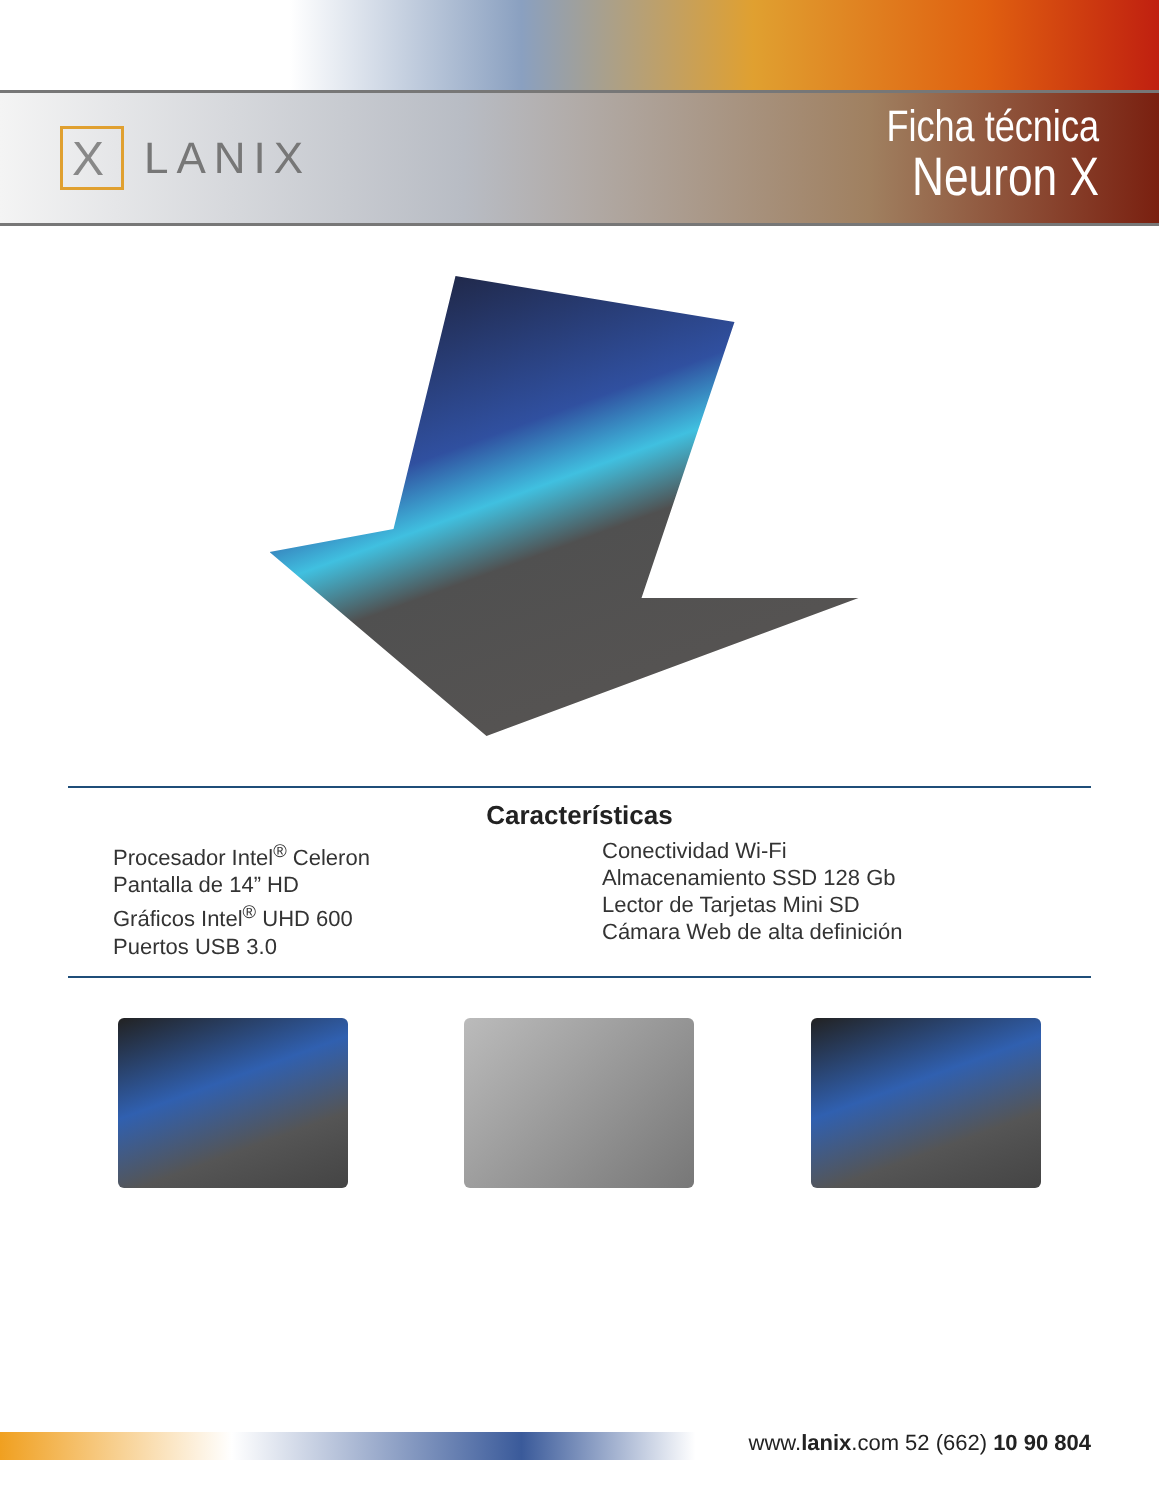X LANIX
Ficha técnica
Neuron X
Características
Procesador Intel<sup>®</sup> Celeron
Pantalla de 14” HD
Gráficos Intel<sup>®</sup> UHD 600
Puertos USB 3.0
Conectividad Wi-Fi
Almacenamiento SSD 128 Gb
Lector de Tarjetas Mini SD
Cámara Web de alta definición
www.lanix.com 52 (662) 10 90 804